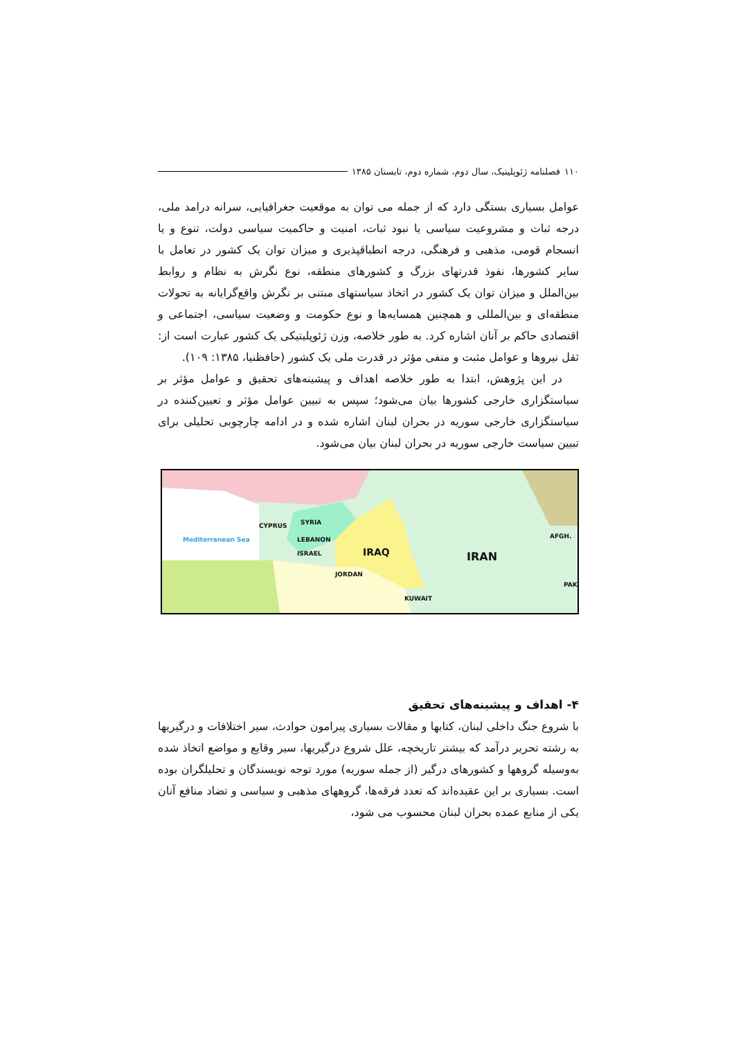۱۱۰ فصلنامه ژئوپلیتیک، سال دوم، شماره دوم، تابستان ۱۳۸۵
عوامل بسیاری بستگی دارد که از جمله می توان به موقعیت جغرافیایی، سرانه درامد ملی، درجه ثبات و مشروعیت سیاسی یا نبود ثبات، امنیت و حاکمیت سیاسی دولت، تنوع و یا انسجام قومی، مذهبی و فرهنگی، درجه انطباقپذیری و میزان توان یک کشور در تعامل با سایر کشورها، نفوذ قدرتهای بزرگ و کشورهای منطقه، نوع نگرش به نظام و روابط بین‌الملل و میزان توان یک کشور در اتخاذ سیاستهای مبتنی بر نگرش واقع‌گرایانه به تحولات منطقه‌ای و بین‌المللی و همچنین همسایه‌ها و نوع حکومت و وضعیت سیاسی، اجتماعی و اقتصادی حاکم بر آنان اشاره کرد. به طور خلاصه، وزن ژئوپلیتیکی یک کشور عبارت است از: ثقل نیروها و عوامل مثبت و منفی مؤثر در قدرت ملی یک کشور (حافظنیا، ۱۳۸۵: ۱۰۹).
در این پژوهش، ابتدا به طور خلاصه اهداف و پیشینه‌های تحقیق و عوامل مؤثر بر سیاستگزاری خارجی کشورها بیان می‌شود؛ سپس به تبیین عوامل مؤثر و تعیین‌کننده در سیاستگزاری خارجی سوریه در بحران لبنان اشاره شده و در ادامه چارچوبی تحلیلی برای تبیین سیاست خارجی سوریه در بحران لبنان بیان می‌شود.
SYRIA CYPRUS
Mediterranean Sea LEBANON
ISRAEL
JORDAN
IRAQ IRAN
AFGH.
KUWAIT
PAK.
۴- اهداف و پیشینه‌های تحقیق
با شروع جنگ داخلی لبنان، کتابها و مقالات بسیاری پیرامون حوادث، سیر اختلافات و درگیریها به رشته تحریر درآمد که بیشتر تاریخچه، علل شروع درگیریها، سیر وقایع و مواضع اتخاذ شده به‌وسیله گروهها و کشورهای درگیر (از جمله سوریه) مورد توجه نویسندگان و تحلیلگران بوده است. بسیاری بر این عقیده‌اند که تعدد فرقه‌ها، گروههای مذهبی و سیاسی و تضاد منافع آنان یکی از منابع عمده بحران لبنان محسوب می شود،